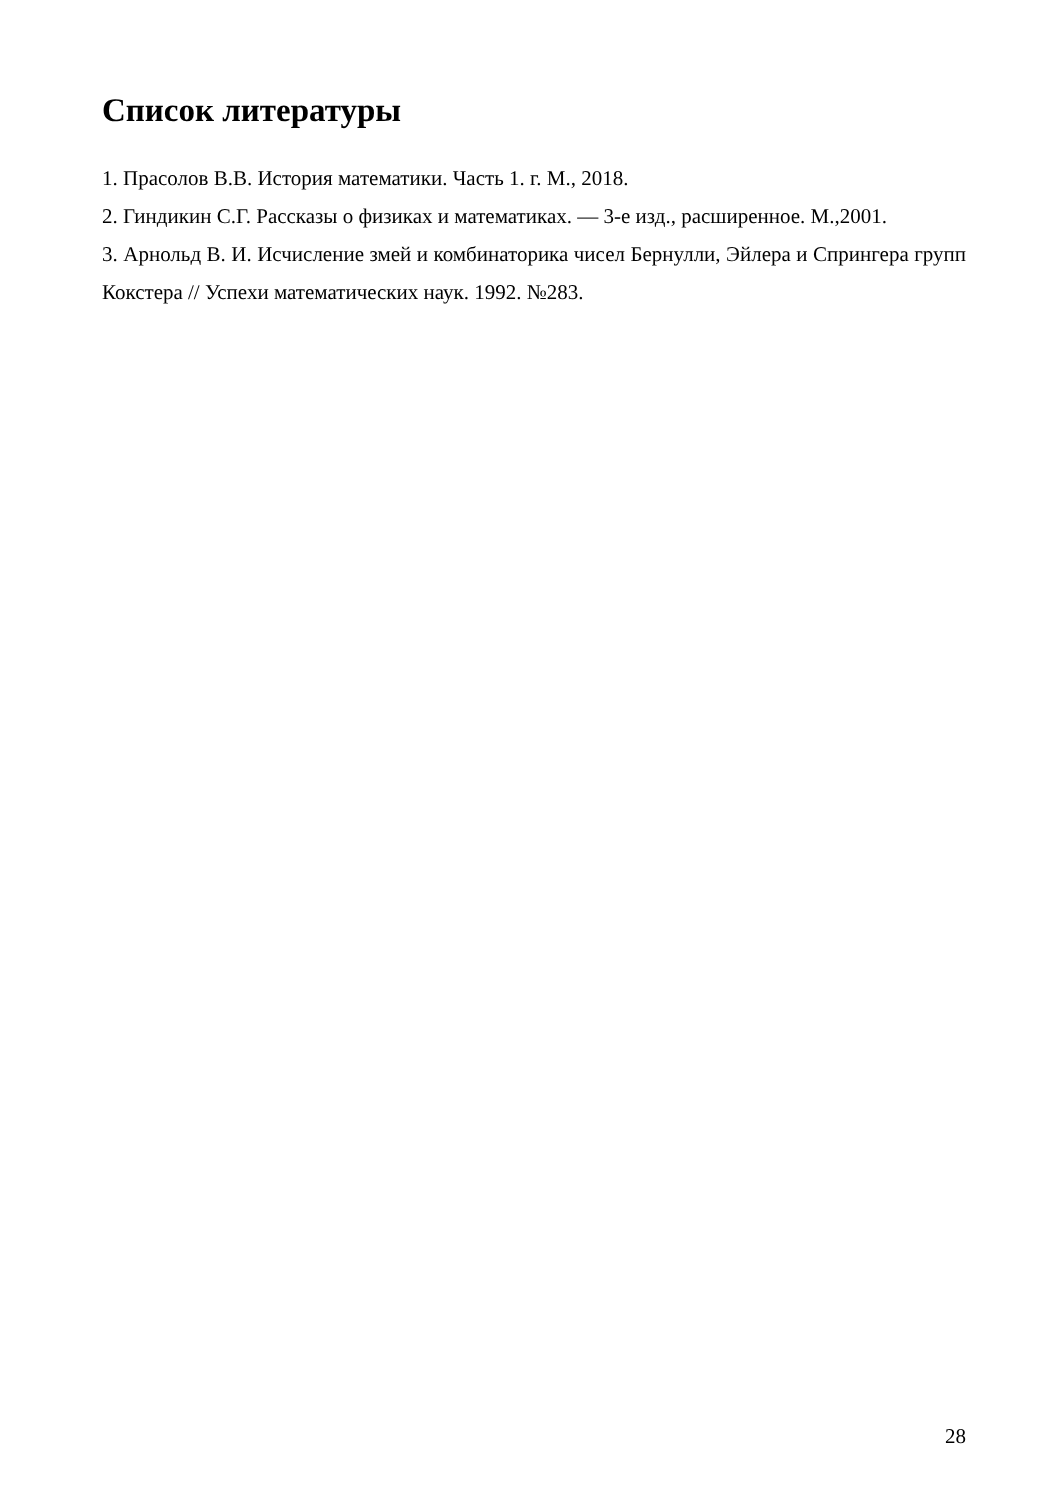Список литературы
1. Прасолов В.В. История математики. Часть 1. г. М., 2018.
2. Гиндикин С.Г. Рассказы о физиках и математиках. — 3-е изд., расширенное. М.,2001.
3. Арнольд В. И. Исчисление змей и комбинаторика чисел Бернулли, Эйлера и Спрингера групп Кокстера // Успехи математических наук. 1992. №283.
28